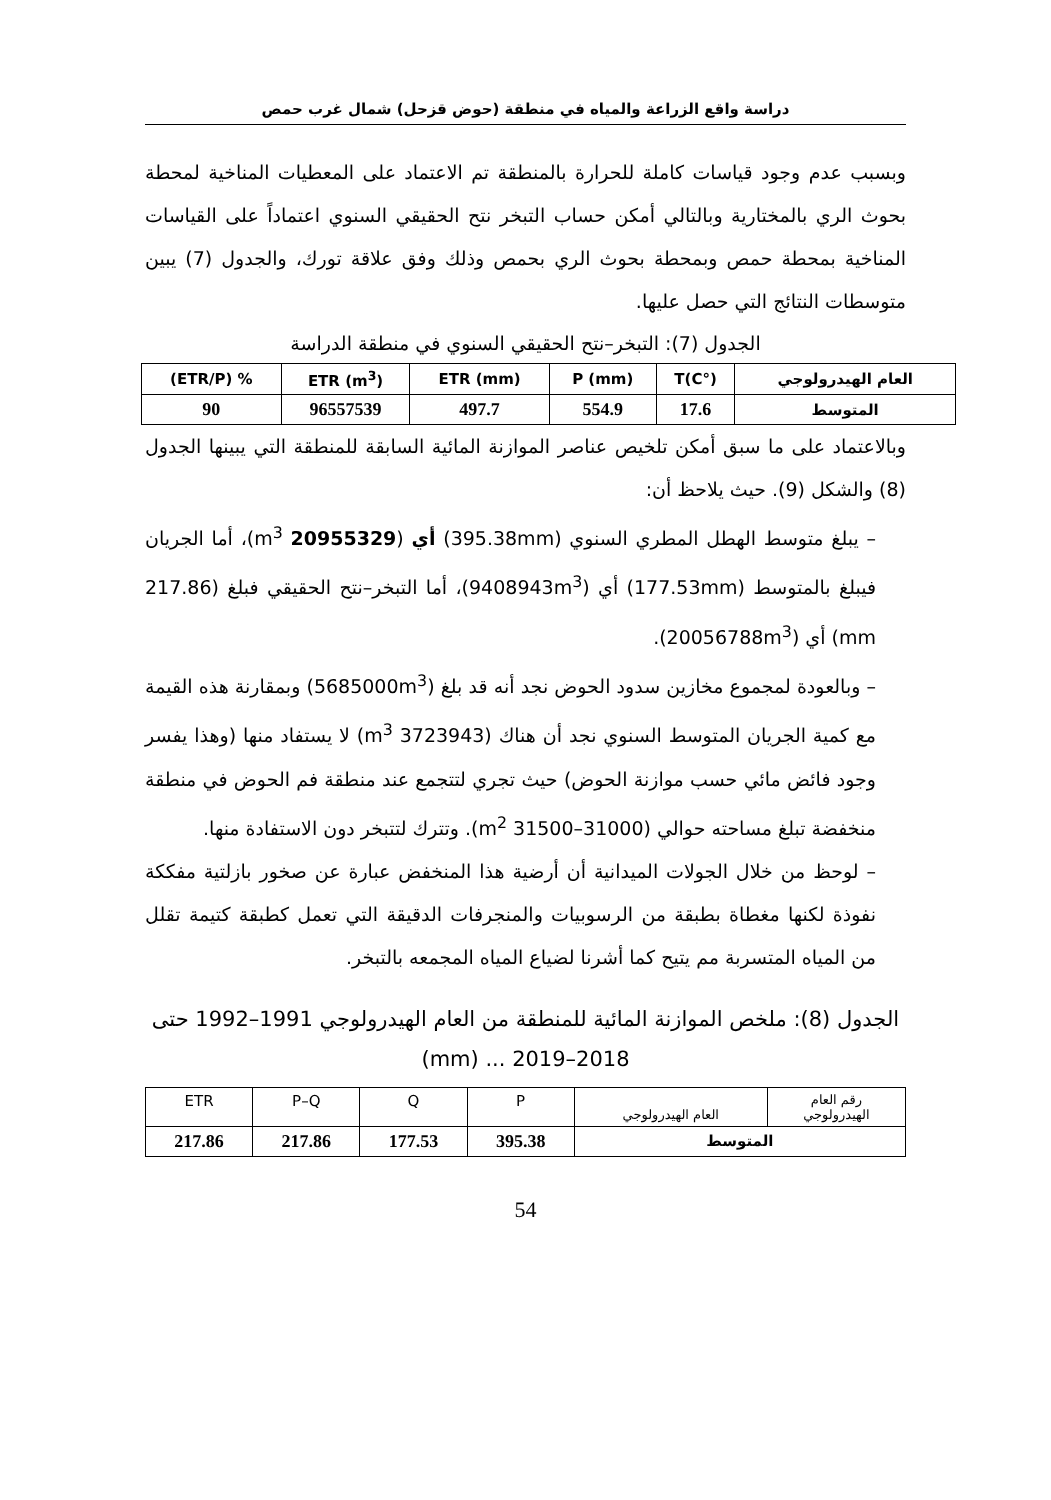دراسة واقع الزراعة والمياه في منطقة (حوض قزحل) شمال غرب حمص
وبسبب عدم وجود قياسات كاملة للحرارة بالمنطقة تم الاعتماد على المعطيات المناخية لمحطة بحوث الري بالمختارية وبالتالي أمكن حساب التبخر نتح الحقيقي السنوي اعتماداً على القياسات المناخية بمحطة حمص وبمحطة بحوث الري بحمص وذلك وفق علاقة تورك، والجدول (7) يبين متوسطات النتائج التي حصل عليها.
الجدول (7): التبخر–نتح الحقيقي السنوي في منطقة الدراسة
| العام الهيدرولوجي | T(C°) | P (mm) | ETR (mm) | ETR (m<sup>3</sup>) | % (ETR/P) |
| --- | --- | --- | --- | --- | --- |
| المتوسط | 17.6 | 554.9 | 497.7 | 96557539 | 90 |
وبالاعتماد على ما سبق أمكن تلخيص عناصر الموازنة المائية السابقة للمنطقة التي يبينها الجدول (8) والشكل (9). حيث يلاحظ أن:
– يبلغ متوسط الهطل المطري السنوي (395.38mm) أي (20955329 m<sup>3</sup>)، أما الجريان فيبلغ بالمتوسط (177.53mm) أي (9408943m<sup>3</sup>)، أما التبخر–نتح الحقيقي فبلغ (217.86 mm) أي (20056788m<sup>3</sup>).
– وبالعودة لمجموع مخازين سدود الحوض نجد أنه قد بلغ (5685000m<sup>3</sup>) وبمقارنة هذه القيمة مع كمية الجريان المتوسط السنوي نجد أن هناك (3723943 m<sup>3</sup>) لا يستفاد منها (وهذا يفسر وجود فائض مائي حسب موازنة الحوض) حيث تجري لتتجمع عند منطقة فم الحوض في منطقة منخفضة تبلغ مساحته حوالي (31000–31500 m<sup>2</sup>). وتترك لتتبخر دون الاستفادة منها.
– لوحظ من خلال الجولات الميدانية أن أرضية هذا المنخفض عبارة عن صخور بازلتية مفككة نفوذة لكنها مغطاة بطبقة من الرسوبيات والمنجرفات الدقيقة التي تعمل كطبقة كتيمة تقلل من المياه المتسربة مم يتيح كما أشرنا لضياع المياه المجمعه بالتبخر.
الجدول (8): ملخص الموازنة المائية للمنطقة من العام الهيدرولوجي 1991–1992 حتى 2018–2019 ... (mm)
| رقم العام الهيدرولوجي | العام الهيدرولوجي | P | Q | P–Q | ETR |
| المتوسط | | 395.38 | 177.53 | 217.86 | 217.86 |
54